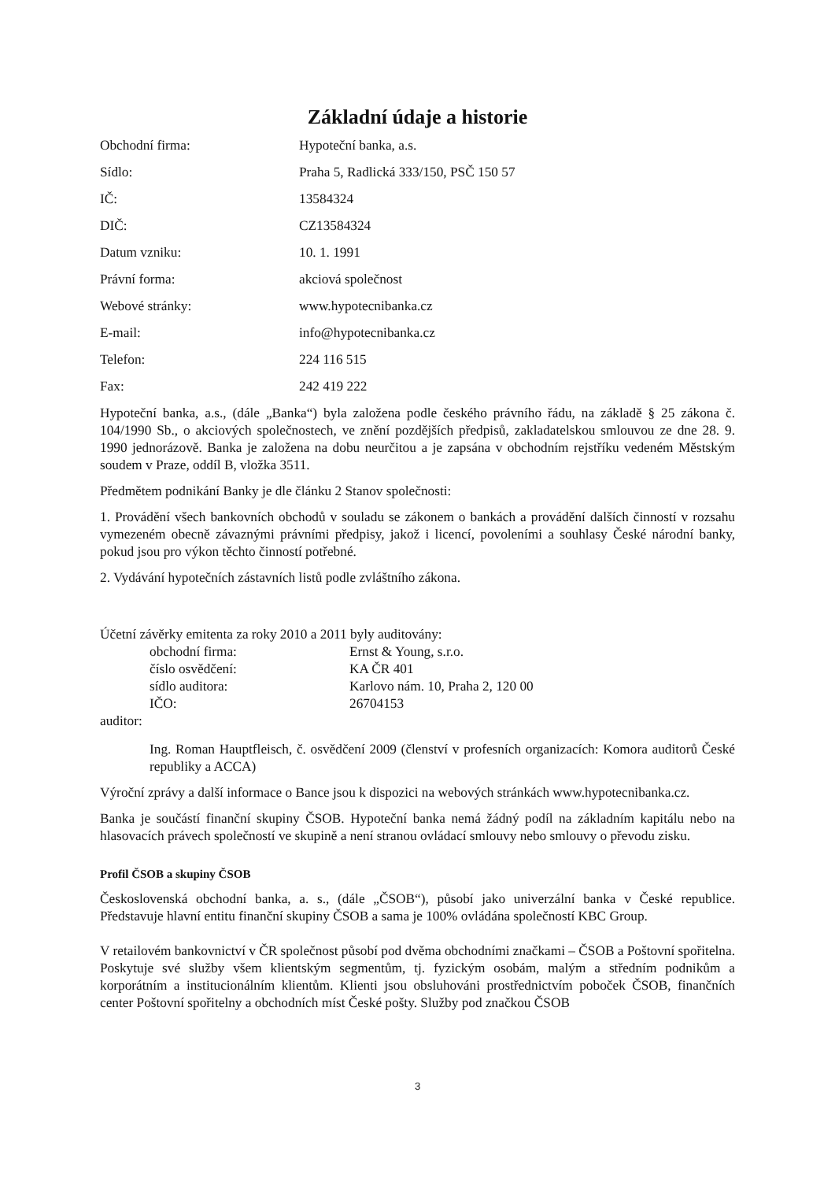Základní údaje a historie
Obchodní firma: Hypoteční banka, a.s.
Sídlo: Praha 5, Radlická 333/150, PSČ 150 57
IČ: 13584324
DIČ: CZ13584324
Datum vzniku: 10. 1. 1991
Právní forma: akciová společnost
Webové stránky: www.hypotecnibanka.cz
E-mail: info@hypotecnibanka.cz
Telefon: 224 116 515
Fax: 242 419 222
Hypoteční banka, a.s., (dále „Banka“) byla založena podle českého právního řádu, na základě § 25 zákona č. 104/1990 Sb., o akciových společnostech, ve znění pozdějších předpisů, zakladatelskou smlouvou ze dne 28. 9. 1990 jednorázově. Banka je založena na dobu neurčitou a je zapsána v obchodním rejstříku vedeném Městským soudem v Praze, oddíl B, vložka 3511.
Předmětem podnikání Banky je dle článku 2 Stanov společnosti:
1. Provádění všech bankovních obchodů v souladu se zákonem o bankách a provádění dalších činností v rozsahu vymezeném obecně závaznými právními předpisy, jakož i licencí, povoleními a souhlasy České národní banky, pokud jsou pro výkon těchto činností potřebné.
2. Vydávání hypotečních zástavních listů podle zvláštního zákona.
Účetní závěrky emitenta za roky 2010 a 2011 byly auditovány:
obchodní firma: Ernst & Young, s.r.o.
číslo osvědčení: KA ČR 401
sídlo auditora: Karlovo nám. 10, Praha 2, 120 00
IČO: 26704153
auditor:
Ing. Roman Hauptfleisch, č. osvědčení 2009 (členství v profesních organizacích: Komora auditorů České republiky a ACCA)
Výroční zprávy a další informace o Bance jsou k dispozici na webových stránkách www.hypotecnibanka.cz.
Banka je součástí finanční skupiny ČSOB. Hypoteční banka nemá žádný podíl na základním kapitálu nebo na hlasovacích právech společností ve skupině a není stranou ovládací smlouvy nebo smlouvy o převodu zisku.
Profil ČSOB a skupiny ČSOB
Československá obchodní banka, a. s., (dále „ČSOB“), působí jako univerzální banka v České republice. Představuje hlavní entitu finanční skupiny ČSOB a sama je 100% ovládána společností KBC Group.
V retailovém bankovnictví v ČR společnost působí pod dvěma obchodními značkami – ČSOB a Poštovní spořitelna. Poskytuje své služby všem klientským segmentům, tj. fyzickým osobám, malým a středním podnikům a korporátním a institucionálním klientům. Klienti jsou obsluhováni prostřednictvím poboček ČSOB, finančních center Poštovní spořitelny a obchodních míst České pošty. Služby pod značkou ČSOB
3